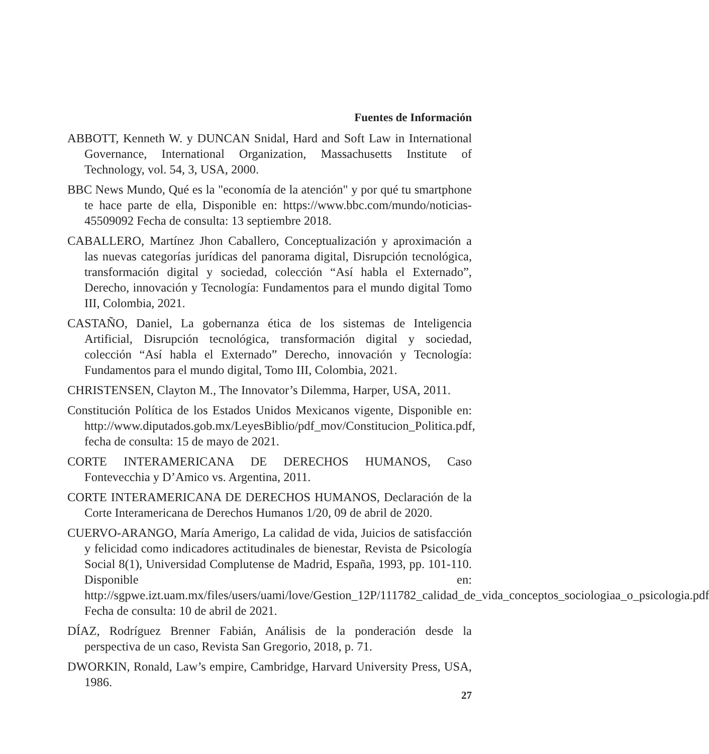Fuentes de Información
ABBOTT, Kenneth W. y DUNCAN Snidal, Hard and Soft Law in International Governance, International Organization, Massachusetts Institute of Technology, vol. 54, 3, USA, 2000.
BBC News Mundo, Qué es la "economía de la atención" y por qué tu smartphone te hace parte de ella, Disponible en: https://www.bbc.com/mundo/noticias-45509092 Fecha de consulta: 13 septiembre 2018.
CABALLERO, Martínez Jhon Caballero, Conceptualización y aproximación a las nuevas categorías jurídicas del panorama digital, Disrupción tecnológica, transformación digital y sociedad, colección “Así habla el Externado”, Derecho, innovación y Tecnología: Fundamentos para el mundo digital Tomo III, Colombia, 2021.
CASTAÑO, Daniel, La gobernanza ética de los sistemas de Inteligencia Artificial, Disrupción tecnológica, transformación digital y sociedad, colección “Así habla el Externado” Derecho, innovación y Tecnología: Fundamentos para el mundo digital, Tomo III, Colombia, 2021.
CHRISTENSEN, Clayton M., The Innovator’s Dilemma, Harper, USA, 2011.
Constitución Política de los Estados Unidos Mexicanos vigente, Disponible en: http://www.diputados.gob.mx/LeyesBiblio/pdf_mov/Constitucion_Politica.pdf, fecha de consulta: 15 de mayo de 2021.
CORTE INTERAMERICANA DE DERECHOS HUMANOS, Caso Fontevecchia y D’Amico vs. Argentina, 2011.
CORTE INTERAMERICANA DE DERECHOS HUMANOS, Declaración de la Corte Interamericana de Derechos Humanos 1/20, 09 de abril de 2020.
CUERVO-ARANGO, María Amerigo, La calidad de vida, Juicios de satisfacción y felicidad como indicadores actitudinales de bienestar, Revista de Psicología Social 8(1), Universidad Complutense de Madrid, España, 1993, pp. 101-110. Disponible en: http://sgpwe.izt.uam.mx/files/users/uami/love/Gestion_12P/111782_calidad_de_vida_conceptos_sociologiaa_o_psicologia.pdf Fecha de consulta: 10 de abril de 2021.
DÍAZ, Rodríguez Brenner Fabián, Análisis de la ponderación desde la perspectiva de un caso, Revista San Gregorio, 2018, p. 71.
DWORKIN, Ronald, Law’s empire, Cambridge, Harvard University Press, USA, 1986.
27